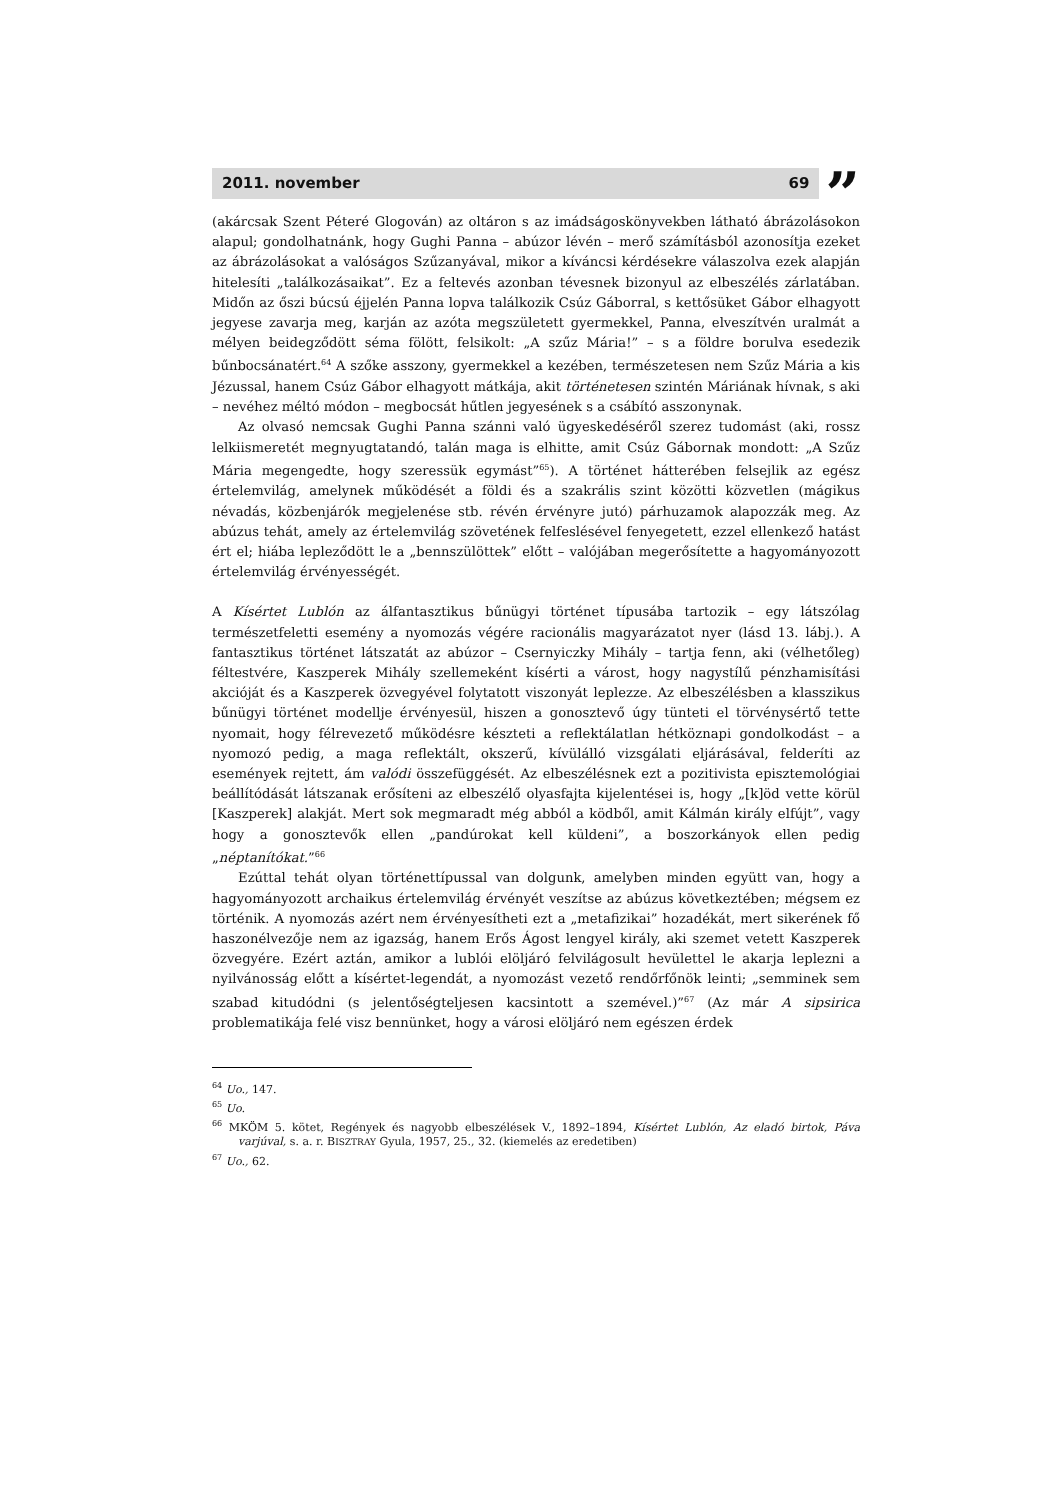2011. november 69
”
(akárcsak Szent Péteré Glogován) az oltáron s az imádságoskönyvekben látható ábrázolásokon alapul; gondolhatnánk, hogy Gughi Panna – abúzor lévén – merő számításból azonosítja ezeket az ábrázolásokat a valóságos Szűzanyával, mikor a kíváncsi kérdésekre válaszolva ezek alapján hitelesíti „találkozásaikat”. Ez a feltevés azonban tévesnek bizonyul az elbeszélés zárlatában. Midőn az őszi búcsú éjjelén Panna lopva találkozik Csúz Gáborral, s kettősüket Gábor elhagyott jegyese zavarja meg, karján az azóta megszületett gyermekkel, Panna, elveszítvén uralmát a mélyen beidegződött séma fölött, felsikolt: „A szűz Mária!” – s a földre borulva esedezik bűnbocsánatért.<sup>64</sup> A szőke asszony, gyermekkel a kezében, természetesen nem Szűz Mária a kis Jézussal, hanem Csúz Gábor elhagyott mátkája, akit történetesen szintén Máriának hívnak, s aki – nevéhez méltó módon – megbocsát hűtlen jegyesének s a csábító asszonynak.
Az olvasó nemcsak Gughi Panna szánni való ügyeskedéséről szerez tudomást (aki, rossz lelkiismeretét megnyugtatandó, talán maga is elhitte, amit Csúz Gábornak mondott: „A Szűz Mária megengedte, hogy szeressük egymást”<sup>65</sup>). A történet hátterében felsejlik az egész értelemvilág, amelynek működését a földi és a szakrális szint közötti közvetlen (mágikus névadás, közbenjárók megjelenése stb. révén érvényre jutó) párhuzamok alapozzák meg. Az abúzus tehát, amely az értelemvilág szövetének felfeslésével fenyegetett, ezzel ellenkező hatást ért el; hiába lepleződött le a „bennszülöttek” előtt – valójában megerősítette a hagyományozott értelemvilág érvényességét.
A Kísértet Lublón az álfantasztikus bűnügyi történet típusába tartozik – egy látszólag természetfeletti esemény a nyomozás végére racionális magyarázatot nyer (lásd 13. lábj.). A fantasztikus történet látszatát az abúzor – Csernyiczky Mihály – tartja fenn, aki (vélhetőleg) féltestvére, Kaszperek Mihály szellemeként kísérti a várost, hogy nagystílű pénzhamisítási akcióját és a Kaszperek özvegyével folytatott viszonyát leplezze. Az elbeszélésben a klasszikus bűnügyi történet modellje érvényesül, hiszen a gonosztevő úgy tünteti el törvénysértő tette nyomait, hogy félrevezető működésre készteti a reflektálatlan hétköznapi gondolkodást – a nyomozó pedig, a maga reflektált, okszerű, kívülálló vizsgálati eljárásával, felderíti az események rejtett, ám valódi összefüggését. Az elbeszélésnek ezt a pozitivista episztemológiai beállítódását látszanak erősíteni az elbeszélő olyasfajta kijelentései is, hogy „[k]öd vette körül [Kaszperek] alakját. Mert sok megmaradt még abból a ködből, amit Kálmán király elfújt”, vagy hogy a gonosztevők ellen „pandúrokat kell küldeni”, a boszorkányok ellen pedig „néptanítókat.”<sup>66</sup>
Ezúttal tehát olyan történettípussal van dolgunk, amelyben minden együtt van, hogy a hagyományozott archaikus értelemvilág érvényét veszítse az abúzus következtében; mégsem ez történik. A nyomozás azért nem érvényesítheti ezt a „metafizikai” hozadékát, mert sikerének fő haszonélvezője nem az igazság, hanem Erős Ágost lengyel király, aki szemet vetett Kaszperek özvegyére. Ezért aztán, amikor a lublói elöljáró felvilágosult hevülettel le akarja leplezni a nyilvánosság előtt a kísértet-legendát, a nyomozást vezető rendőrfőnök leinti; „semminek sem szabad kitudódni (s jelentőségteljesen kacsintott a szemével.)”<sup>67</sup> (Az már A sipsirica problematikája felé visz bennünket, hogy a városi elöljáró nem egészen érdek
<sup>64</sup> Uo., 147.
<sup>65</sup> Uo.
<sup>66</sup> MKÖM 5. kötet, Regények és nagyobb elbeszélések V., 1892–1894, Kísértet Lublón, Az eladó birtok, Páva varjúval, s. a. r. BISZTRAY Gyula, 1957, 25., 32. (kiemelés az eredetiben)
<sup>67</sup> Uo., 62.